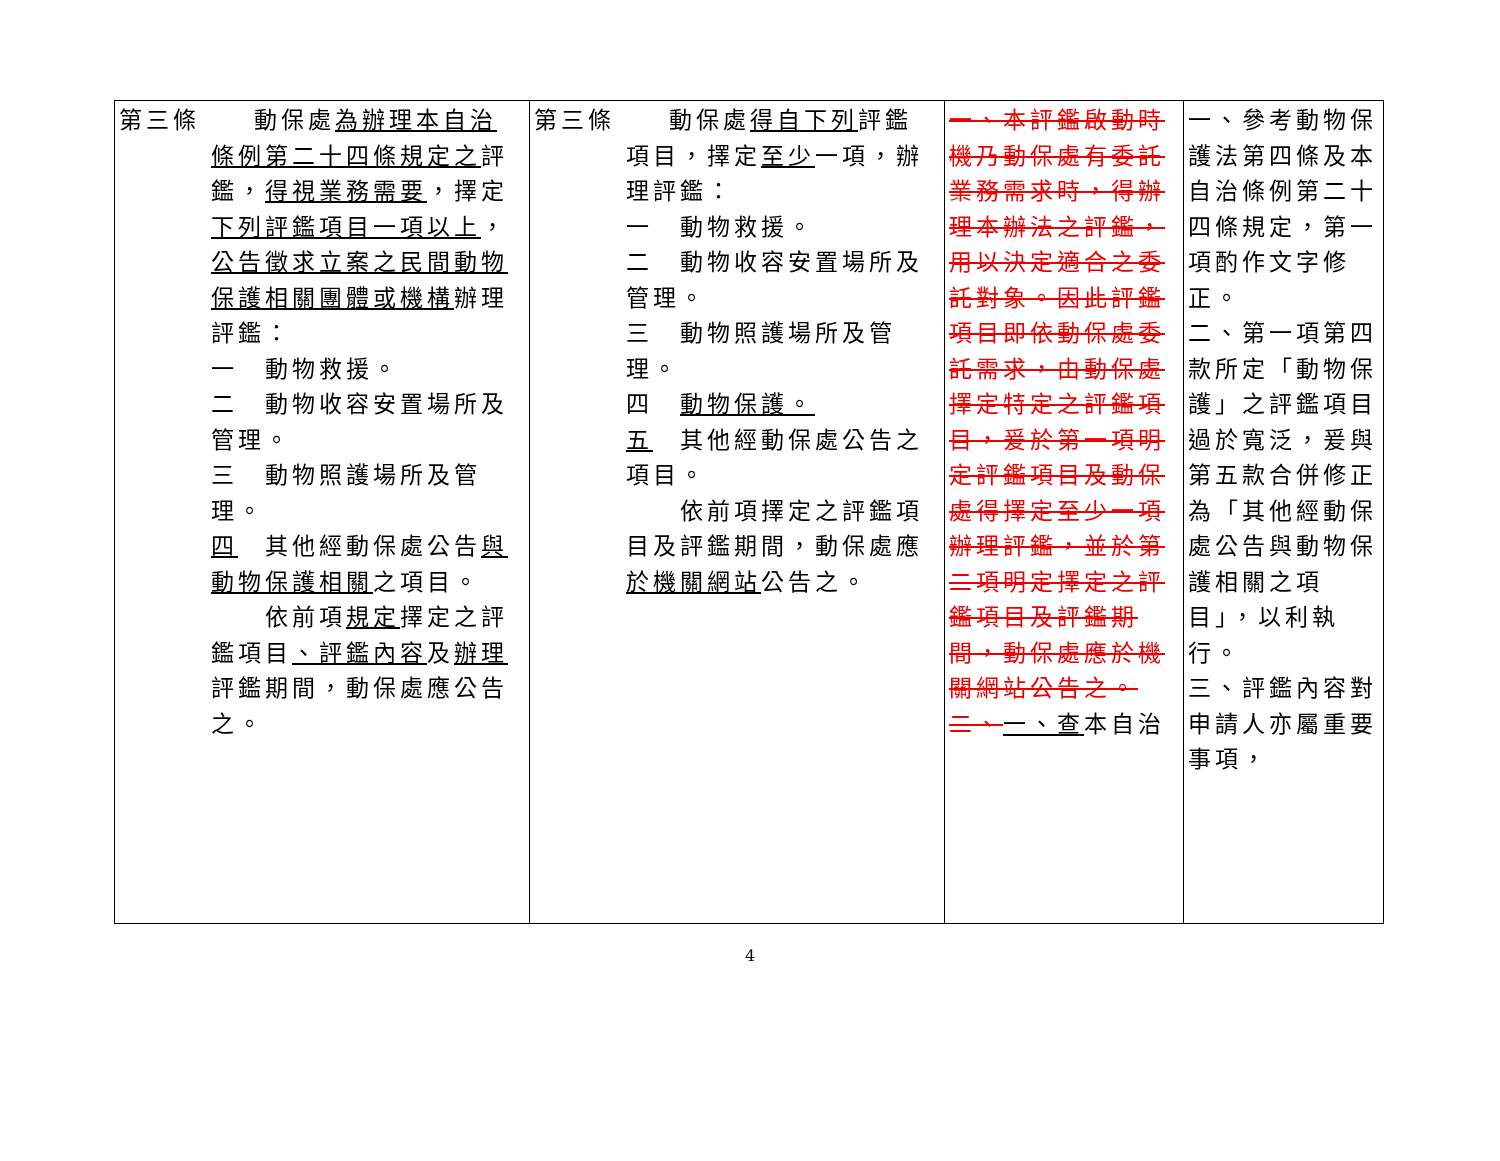| 第三條 動保處 為辦理本自治 條例第二十四條規定之 評鑑， 得視業務需要 ，擇定 下列評鑑項目一項以上 ， 公告徵求立案之民間動物保護相關團體或機構 辦理評鑑： 一 動物救援。 二 動物收容安置場所及管理。 三 動物照護場所及管理。 四 其他經動保處公告 與動物保護相關 之項目。 依前項 規定 擇定之評鑑項目 、評鑑內容 及 辦理 評鑑期間，動保處應公告之。 | 第三條 動保處 得自下列 評鑑 項目，擇定 至少 一項，辦理評鑑： 一 動物救援。 二 動物收容安置場所及管理。 三 動物照護場所及管理。 四 動物保護。 五 其他經動保處公告之項目。 依前項擇定之評鑑項目及評鑑期間，動保處應 於機關網站 公告之。 | 一、本評鑑啟動時機乃動保處有委託業務需求時，得辦理本辦法之評鑑，用以決定適合之委託對象。因此評鑑項目即依動保處委託需求，由動保處擇定特定之評鑑項目，爰於第一項明定評鑑項目及動保處得擇定至少一項辦理評鑑，並於第二項明定擇定之評鑑項目及評鑑期間，動保處應於機關網站公告之。 二、 一、查 本自治 | 一、參考動物保護法第四條及本自治條例第二十四條規定，第一項酌作文字修正。 二、第一項第四款所定「動物保護」之評鑑項目過於寬泛，爰與第五款合併修正為「其他經動保處公告與動物保護相關之項目」，以利執行。 三、評鑑內容對申請人亦屬重要事項， |
4